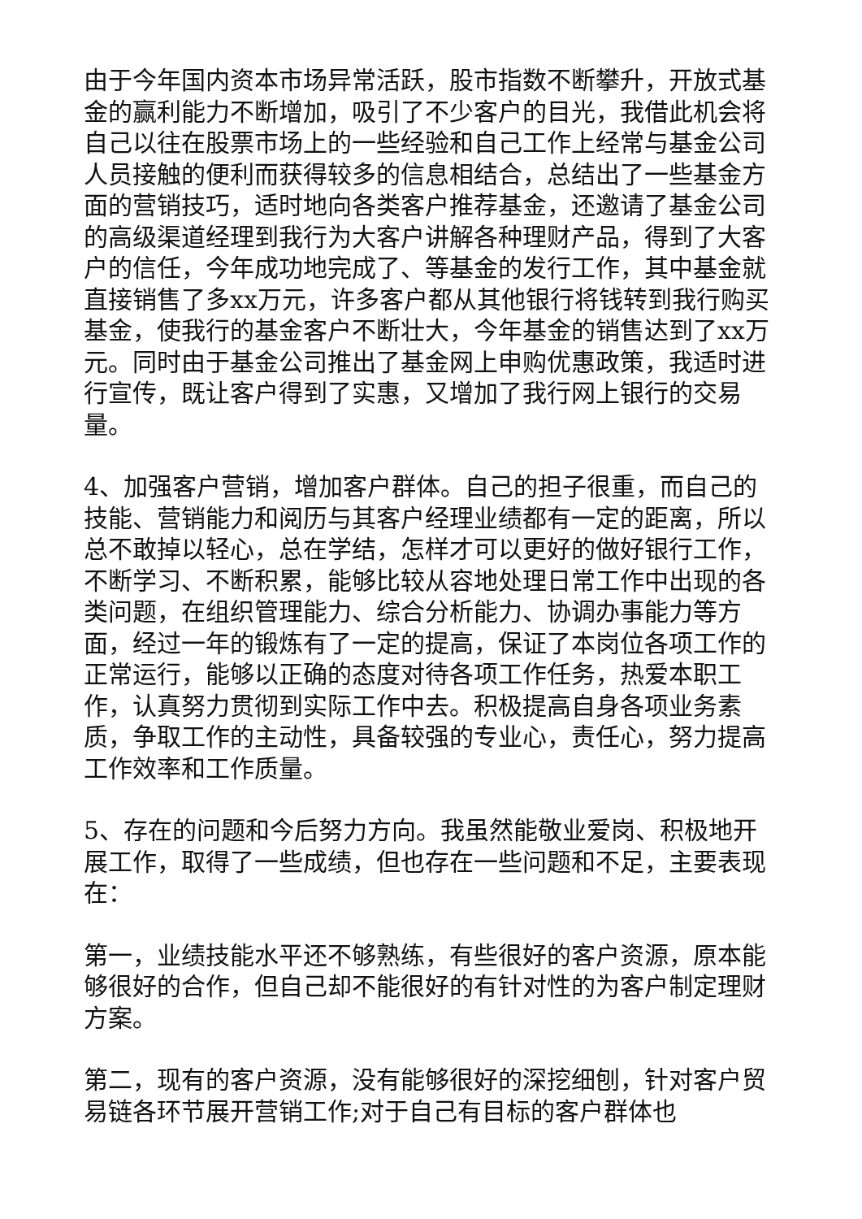由于今年国内资本市场异常活跃，股市指数不断攀升，开放式基金的赢利能力不断增加，吸引了不少客户的目光，我借此机会将自己以往在股票市场上的一些经验和自己工作上经常与基金公司人员接触的便利而获得较多的信息相结合，总结出了一些基金方面的营销技巧，适时地向各类客户推荐基金，还邀请了基金公司的高级渠道经理到我行为大客户讲解各种理财产品，得到了大客户的信任，今年成功地完成了、等基金的发行工作，其中基金就直接销售了多xx万元，许多客户都从其他银行将钱转到我行购买基金，使我行的基金客户不断壮大，今年基金的销售达到了xx万元。同时由于基金公司推出了基金网上申购优惠政策，我适时进行宣传，既让客户得到了实惠，又增加了我行网上银行的交易量。
4、加强客户营销，增加客户群体。自己的担子很重，而自己的技能、营销能力和阅历与其客户经理业绩都有一定的距离，所以总不敢掉以轻心，总在学结，怎样才可以更好的做好银行工作，不断学习、不断积累，能够比较从容地处理日常工作中出现的各类问题，在组织管理能力、综合分析能力、协调办事能力等方面，经过一年的锻炼有了一定的提高，保证了本岗位各项工作的正常运行，能够以正确的态度对待各项工作任务，热爱本职工作，认真努力贯彻到实际工作中去。积极提高自身各项业务素质，争取工作的主动性，具备较强的专业心，责任心，努力提高工作效率和工作质量。
5、存在的问题和今后努力方向。我虽然能敬业爱岗、积极地开展工作，取得了一些成绩，但也存在一些问题和不足，主要表现在：
第一，业绩技能水平还不够熟练，有些很好的客户资源，原本能够很好的合作，但自己却不能很好的有针对性的为客户制定理财方案。
第二，现有的客户资源，没有能够很好的深挖细刨，针对客户贸易链各环节展开营销工作;对于自己有目标的客户群体也